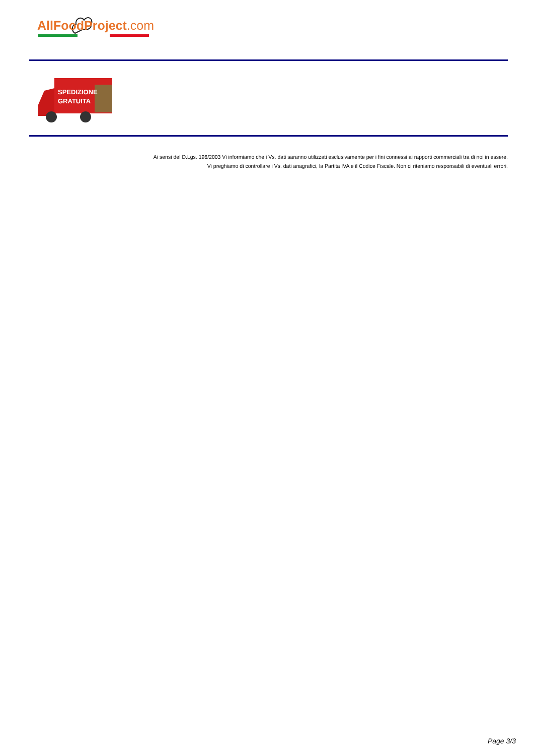AllFoodProject.com
SPEDIZIONE
GRATUITA
Ai sensi del D.Lgs. 196/2003 Vi informiamo che i Vs. dati saranno utilizzati esclusivamente per i fini connessi ai rapporti commerciali tra di noi in essere. Vi preghiamo di controllare i Vs. dati anagrafici, la Partita IVA e il Codice Fiscale. Non ci riteniamo responsabili di eventuali errori.
Page 3/3